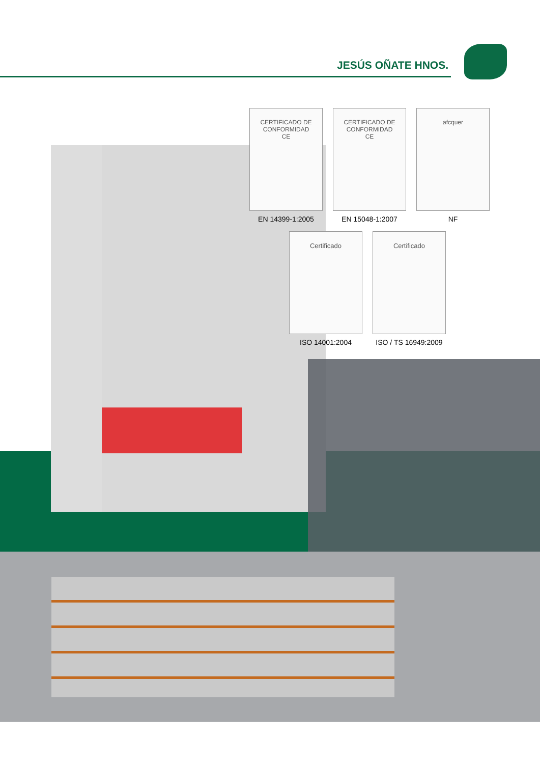JESÚS OÑATE HNOS.
CERTIFICADO DE CONFORMIDAD
CE
EN 14399-1:2005
CERTIFICADO DE CONFORMIDAD
CE
EN 15048-1:2007
afcquer
NF
Certificado
ISO 14001:2004
Certificado
ISO / TS 16949:2009